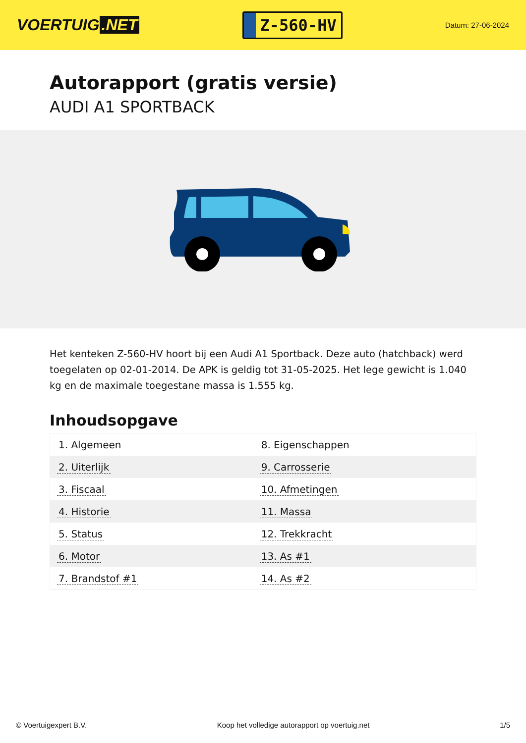VOERTUIG.NET
Z-560-HV
Datum: 27-06-2024
Autorapport (gratis versie)
AUDI A1 SPORTBACK
Het kenteken Z-560-HV hoort bij een Audi A1 Sportback. Deze auto (hatchback) werd toegelaten op 02-01-2014. De APK is geldig tot 31-05-2025. Het lege gewicht is 1.040 kg en de maximale toegestane massa is 1.555 kg.
Inhoudsopgave
| 1. Algemeen | 8. Eigenschappen |
| 2. Uiterlijk | 9. Carrosserie |
| 3. Fiscaal | 10. Afmetingen |
| 4. Historie | 11. Massa |
| 5. Status | 12. Trekkracht |
| 6. Motor | 13. As #1 |
| 7. Brandstof #1 | 14. As #2 |
© Voertuigexpert B.V. Koop het volledige autorapport op voertuig.net
1/5